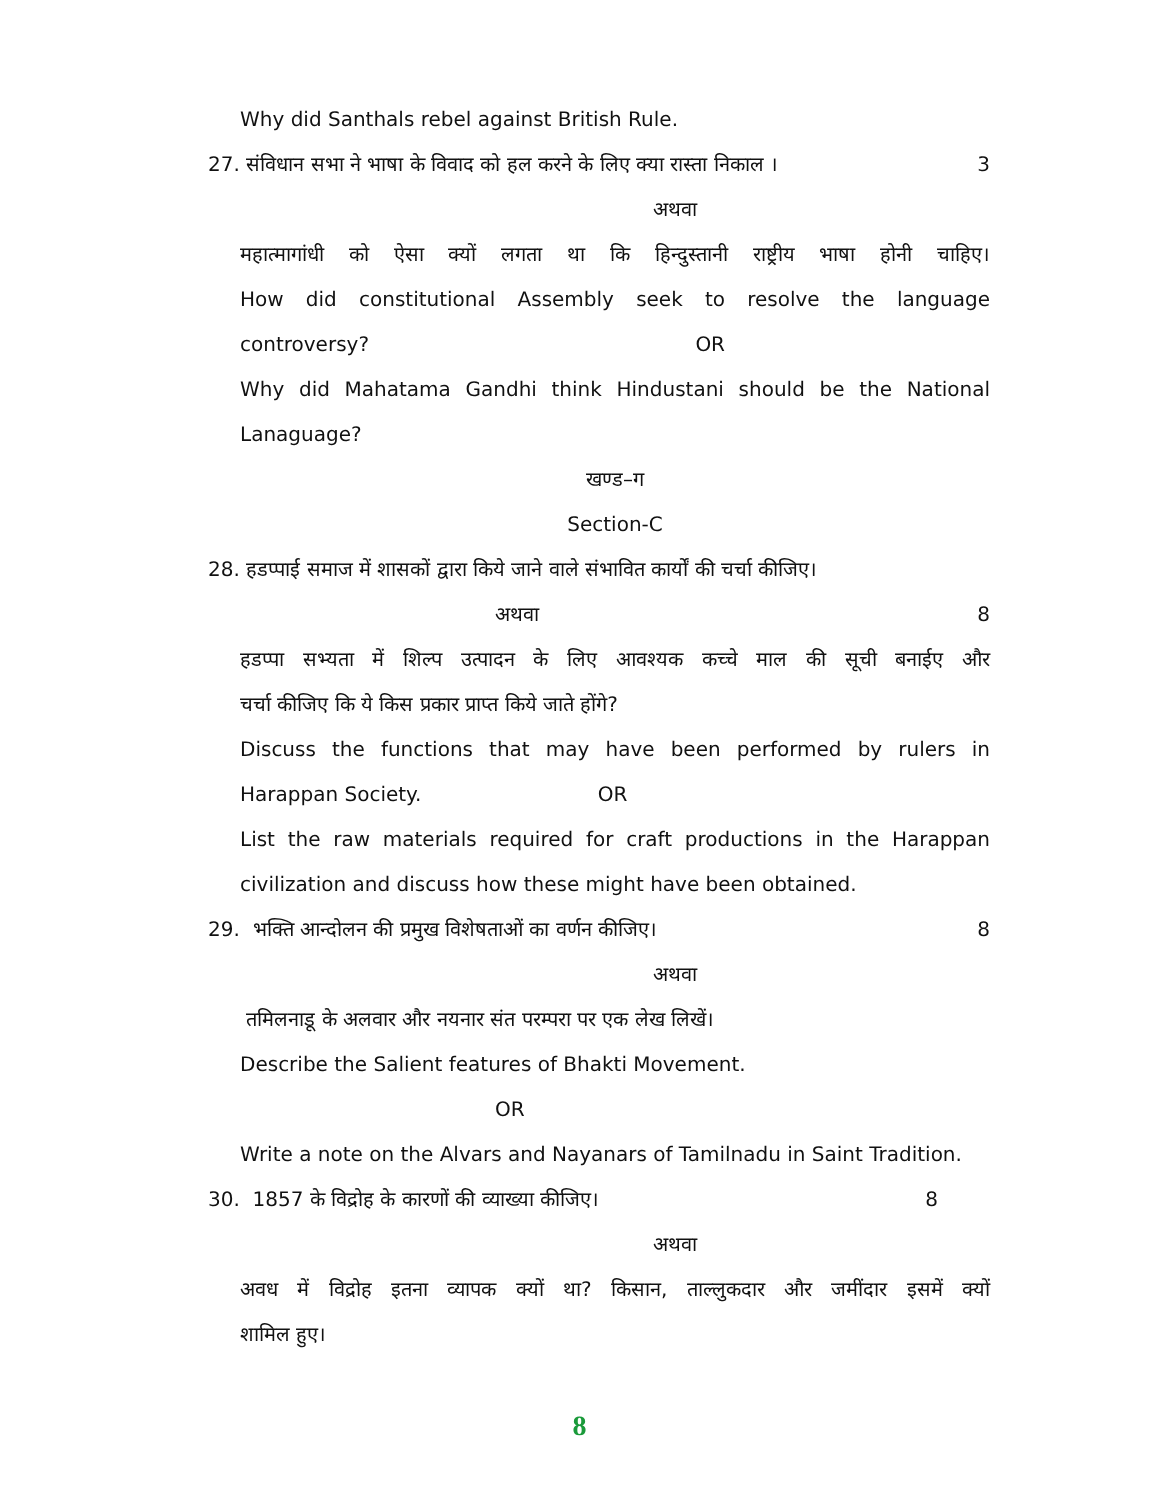Why did Santhals rebel against British Rule.
27. संविधान सभा ने भाषा के विवाद को हल करने के लिए क्या रास्ता निकाल । 3
अथवा
महात्मागांधी को ऐसा क्यों लगता था कि हिन्दुस्तानी राष्ट्रीय भाषा होनी चाहिए।
How did constitutional Assembly seek to resolve the language
controversy? OR
Why did Mahatama Gandhi think Hindustani should be the National
Lanaguage?
खण्ड–ग
Section-C
28. हडप्पाई समाज में शासकों द्वारा किये जाने वाले संभावित कार्यों की चर्चा कीजिए।
अथवा 8
हडप्पा सभ्यता में शिल्प उत्पादन के लिए आवश्यक कच्चे माल की सूची बनाईए और
चर्चा कीजिए कि ये किस प्रकार प्राप्त किये जाते होंगे?
Discuss the functions that may have been performed by rulers in
Harappan Society. OR
List the raw materials required for craft productions in the Harappan
civilization and discuss how these might have been obtained.
29. भक्ति आन्दोलन की प्रमुख विशेषताओं का वर्णन कीजिए। 8
अथवा
तमिलनाडू के अलवार और नयनार संत परम्परा पर एक लेख लिखें।
Describe the Salient features of Bhakti Movement.
OR
Write a note on the Alvars and Nayanars of Tamilnadu in Saint Tradition.
30. 1857 के विद्रोह के कारणों की व्याख्या कीजिए। 8
अथवा
अवध में विद्रोह इतना व्यापक क्यों था? किसान, ताल्लुकदार और जमींदार इसमें क्यों
शामिल हुए।
8